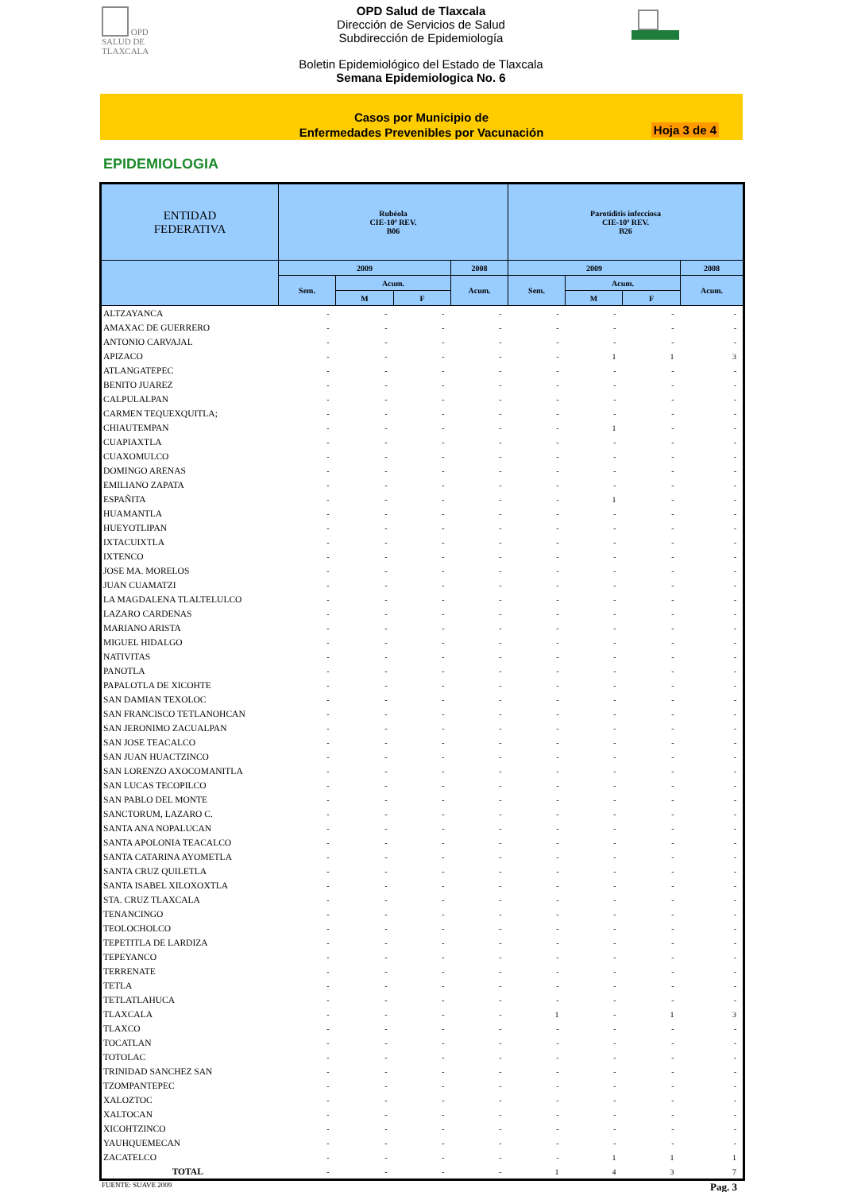OPD
SALUD DE TLAXCALA
OPD Salud de Tlaxcala
Dirección de Servicios de Salud
Subdirección de Epidemiología
Boletin Epidemiológico del Estado de Tlaxcala
Semana Epidemiologica No. 6
Casos por Municipio de
Enfermedades Prevenibles por Vacunación
Hoja 3 de 4
EPIDEMIOLOGIA
| ENTIDAD FEDERATIVA | Rubéola CIE-10ª REV. B06 | | | | Parotiditis infecciosa CIE-10ª REV. B26 | | | |
| --- | --- | --- | --- | --- | --- | --- | --- | --- |
| | 2009 | | | 2008 | 2009 | | | 2008 |
| | Sem. | Acum. | | Acum. | Sem. | Acum. | | Acum. |
| | | M | F | | | M | F | |
| ALTZAYANCA | - | - | - | - | - | - | - | - |
| AMAXAC DE GUERRERO | - | - | - | - | - | - | - | - |
| ANTONIO CARVAJAL | - | - | - | - | - | - | - | - |
| APIZACO | - | - | - | - | - | 1 | 1 | 3 |
| ATLANGATEPEC | - | - | - | - | - | - | - | - |
| BENITO JUAREZ | - | - | - | - | - | - | - | - |
| CALPULALPAN | - | - | - | - | - | - | - | - |
| CARMEN TEQUEXQUITLA; | - | - | - | - | - | - | - | - |
| CHIAUTEMPAN | - | - | - | - | - | 1 | - | - |
| CUAPIAXTLA | - | - | - | - | - | - | - | - |
| CUAXOMULCO | - | - | - | - | - | - | - | - |
| DOMINGO ARENAS | - | - | - | - | - | - | - | - |
| EMILIANO ZAPATA | - | - | - | - | - | - | - | - |
| ESPAÑITA | - | - | - | - | - | 1 | - | - |
| HUAMANTLA | - | - | - | - | - | - | - | - |
| HUEYOTLIPAN | - | - | - | - | - | - | - | - |
| IXTACUIXTLA | - | - | - | - | - | - | - | - |
| IXTENCO | - | - | - | - | - | - | - | - |
| JOSE MA. MORELOS | - | - | - | - | - | - | - | - |
| JUAN CUAMATZI | - | - | - | - | - | - | - | - |
| LA MAGDALENA TLALTELULCO | - | - | - | - | - | - | - | - |
| LAZARO CARDENAS | - | - | - | - | - | - | - | - |
| MARIANO ARISTA | - | - | - | - | - | - | - | - |
| MIGUEL HIDALGO | - | - | - | - | - | - | - | - |
| NATIVITAS | - | - | - | - | - | - | - | - |
| PANOTLA | - | - | - | - | - | - | - | - |
| PAPALOTLA DE XICOHTE | - | - | - | - | - | - | - | - |
| SAN DAMIAN TEXOLOC | - | - | - | - | - | - | - | - |
| SAN FRANCISCO TETLANOHCAN | - | - | - | - | - | - | - | - |
| SAN JERONIMO ZACUALPAN | - | - | - | - | - | - | - | - |
| SAN JOSE TEACALCO | - | - | - | - | - | - | - | - |
| SAN JUAN HUACTZINCO | - | - | - | - | - | - | - | - |
| SAN LORENZO AXOCOMANITLA | - | - | - | - | - | - | - | - |
| SAN LUCAS TECOPILCO | - | - | - | - | - | - | - | - |
| SAN PABLO DEL MONTE | - | - | - | - | - | - | - | - |
| SANCTORUM, LAZARO C. | - | - | - | - | - | - | - | - |
| SANTA ANA NOPALUCAN | - | - | - | - | - | - | - | - |
| SANTA APOLONIA TEACALCO | - | - | - | - | - | - | - | - |
| SANTA CATARINA AYOMETLA | - | - | - | - | - | - | - | - |
| SANTA CRUZ QUILETLA | - | - | - | - | - | - | - | - |
| SANTA ISABEL XILOXOXTLA | - | - | - | - | - | - | - | - |
| STA. CRUZ TLAXCALA | - | - | - | - | - | - | - | - |
| TENANCINGO | - | - | - | - | - | - | - | - |
| TEOLOCHOLCO | - | - | - | - | - | - | - | - |
| TEPETITLA DE LARDIZA | - | - | - | - | - | - | - | - |
| TEPEYANCO | - | - | - | - | - | - | - | - |
| TERRENATE | - | - | - | - | - | - | - | - |
| TETLA | - | - | - | - | - | - | - | - |
| TETLATLAHUCA | - | - | - | - | - | - | - | - |
| TLAXCALA | - | - | - | - | 1 | - | 1 | 3 |
| TLAXCO | - | - | - | - | - | - | - | - |
| TOCATLAN | - | - | - | - | - | - | - | - |
| TOTOLAC | - | - | - | - | - | - | - | - |
| TRINIDAD SANCHEZ SAN | - | - | - | - | - | - | - | - |
| TZOMPANTEPEC | - | - | - | - | - | - | - | - |
| XALOZTOC | - | - | - | - | - | - | - | - |
| XALTOCAN | - | - | - | - | - | - | - | - |
| XICOHTZINCO | - | - | - | - | - | - | - | - |
| YAUHQUEMECAN | - | - | - | - | - | - | - | - |
| ZACATELCO | - | - | - | - | - | 1 | 1 | 1 |
| TOTAL | - | - | - | - | 1 | 4 | 3 | 7 |
FUENTE: SUAVE 2009 Pag. 3